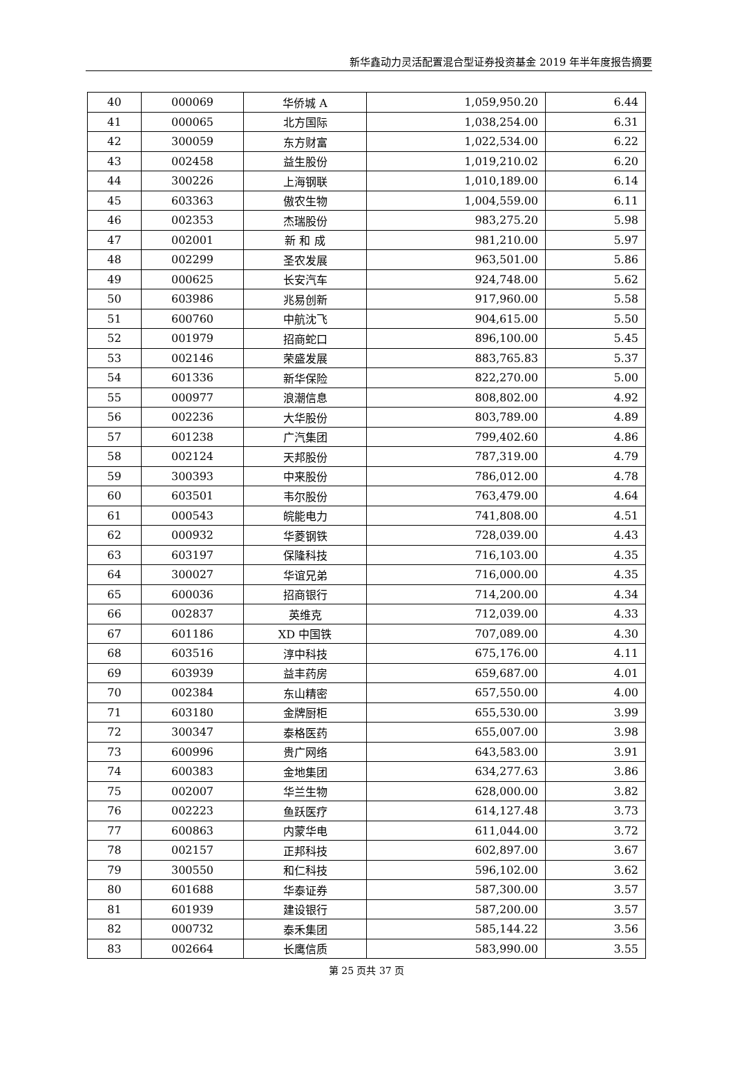新华鑫动力灵活配置混合型证券投资基金 2019 年半年度报告摘要
| 40 | 000069 | 华侨城 A | 1,059,950.20 | 6.44 |
| 41 | 000065 | 北方国际 | 1,038,254.00 | 6.31 |
| 42 | 300059 | 东方财富 | 1,022,534.00 | 6.22 |
| 43 | 002458 | 益生股份 | 1,019,210.02 | 6.20 |
| 44 | 300226 | 上海钢联 | 1,010,189.00 | 6.14 |
| 45 | 603363 | 傲农生物 | 1,004,559.00 | 6.11 |
| 46 | 002353 | 杰瑞股份 | 983,275.20 | 5.98 |
| 47 | 002001 | 新 和 成 | 981,210.00 | 5.97 |
| 48 | 002299 | 圣农发展 | 963,501.00 | 5.86 |
| 49 | 000625 | 长安汽车 | 924,748.00 | 5.62 |
| 50 | 603986 | 兆易创新 | 917,960.00 | 5.58 |
| 51 | 600760 | 中航沈飞 | 904,615.00 | 5.50 |
| 52 | 001979 | 招商蛇口 | 896,100.00 | 5.45 |
| 53 | 002146 | 荣盛发展 | 883,765.83 | 5.37 |
| 54 | 601336 | 新华保险 | 822,270.00 | 5.00 |
| 55 | 000977 | 浪潮信息 | 808,802.00 | 4.92 |
| 56 | 002236 | 大华股份 | 803,789.00 | 4.89 |
| 57 | 601238 | 广汽集团 | 799,402.60 | 4.86 |
| 58 | 002124 | 天邦股份 | 787,319.00 | 4.79 |
| 59 | 300393 | 中来股份 | 786,012.00 | 4.78 |
| 60 | 603501 | 韦尔股份 | 763,479.00 | 4.64 |
| 61 | 000543 | 皖能电力 | 741,808.00 | 4.51 |
| 62 | 000932 | 华菱钢铁 | 728,039.00 | 4.43 |
| 63 | 603197 | 保隆科技 | 716,103.00 | 4.35 |
| 64 | 300027 | 华谊兄弟 | 716,000.00 | 4.35 |
| 65 | 600036 | 招商银行 | 714,200.00 | 4.34 |
| 66 | 002837 | 英维克 | 712,039.00 | 4.33 |
| 67 | 601186 | XD 中国铁 | 707,089.00 | 4.30 |
| 68 | 603516 | 淳中科技 | 675,176.00 | 4.11 |
| 69 | 603939 | 益丰药房 | 659,687.00 | 4.01 |
| 70 | 002384 | 东山精密 | 657,550.00 | 4.00 |
| 71 | 603180 | 金牌厨柜 | 655,530.00 | 3.99 |
| 72 | 300347 | 泰格医药 | 655,007.00 | 3.98 |
| 73 | 600996 | 贵广网络 | 643,583.00 | 3.91 |
| 74 | 600383 | 金地集团 | 634,277.63 | 3.86 |
| 75 | 002007 | 华兰生物 | 628,000.00 | 3.82 |
| 76 | 002223 | 鱼跃医疗 | 614,127.48 | 3.73 |
| 77 | 600863 | 内蒙华电 | 611,044.00 | 3.72 |
| 78 | 002157 | 正邦科技 | 602,897.00 | 3.67 |
| 79 | 300550 | 和仁科技 | 596,102.00 | 3.62 |
| 80 | 601688 | 华泰证券 | 587,300.00 | 3.57 |
| 81 | 601939 | 建设银行 | 587,200.00 | 3.57 |
| 82 | 000732 | 泰禾集团 | 585,144.22 | 3.56 |
| 83 | 002664 | 长鹰信质 | 583,990.00 | 3.55 |
第 25 页共 37 页